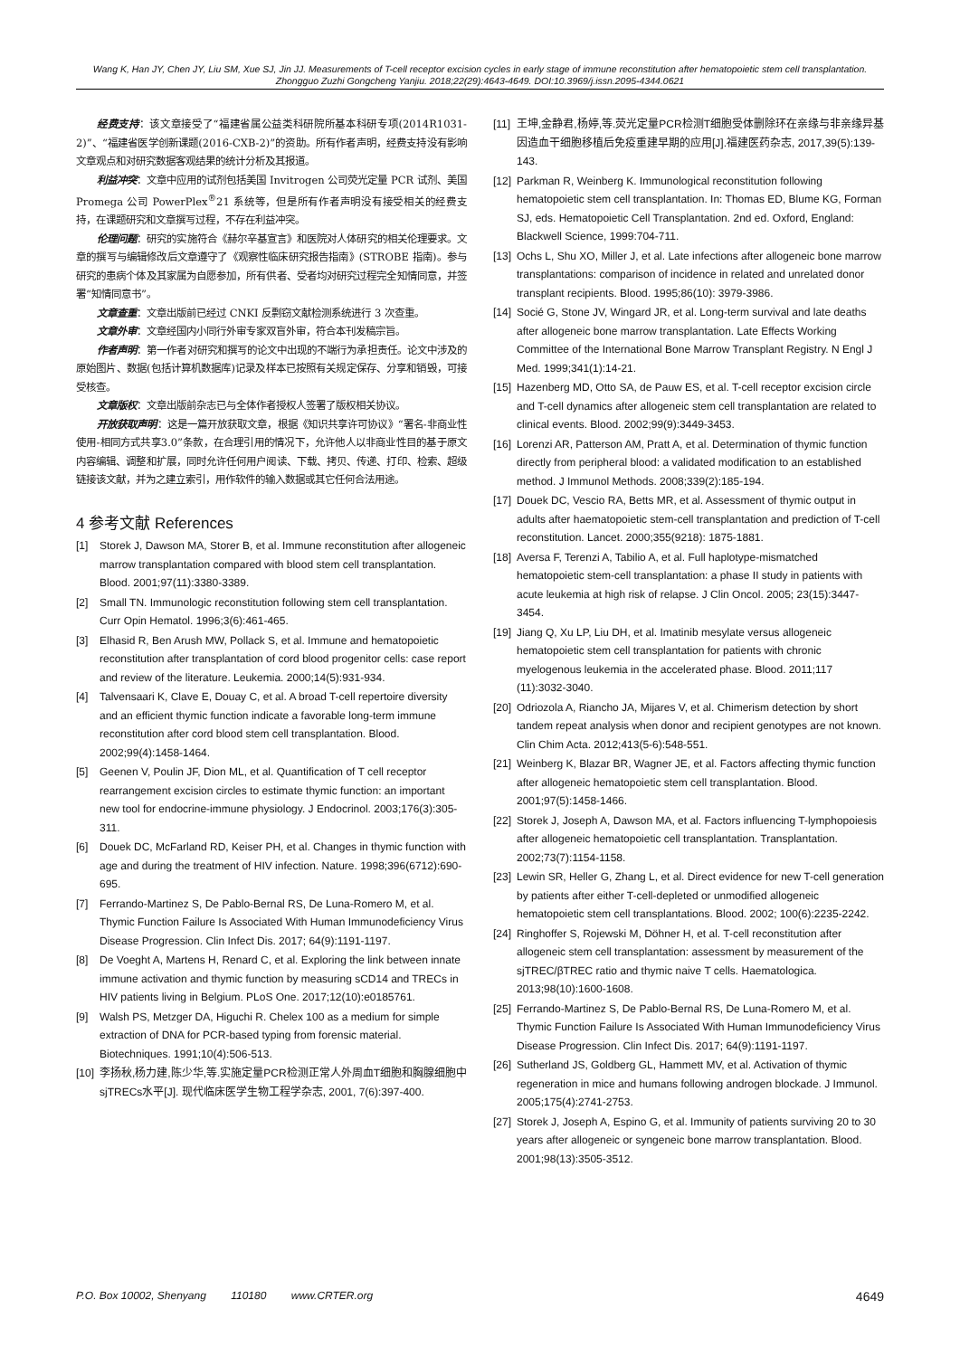Wang K, Han JY, Chen JY, Liu SM, Xue SJ, Jin JJ. Measurements of T-cell receptor excision cycles in early stage of immune reconstitution after hematopoietic stem cell transplantation. Zhongguo Zuzhi Gongcheng Yanjiu. 2018;22(29):4643-4649. DOI:10.3969/j.issn.2095-4344.0621
经费支持：该文章接受了“福建省属公益类科研院所基本科研专项(2014R1031-2)”、“福建省医学创新课题(2016-CXB-2)”的资助。所有作者声明，经费支持没有影响文章观点和对研究数据客观结果的统计分析及其报道。
利益冲突：文章中应用的试剂包括美国 Invitrogen 公司荧光定量 PCR 试剂、美国 Promega 公司 PowerPlex<sup>®</sup>21 系统等，但是所有作者声明没有接受相关的经费支持，在课题研究和文章撰写过程，不存在利益冲突。
伦理问题：研究的实施符合《赫尔辛基宣言》和医院对人体研究的相关伦理要求。文章的撰写与编辑修改后文章遵守了《观察性临床研究报告指南》(STROBE 指南)。参与研究的患病个体及其家属为自愿参加，所有供者、受者均对研究过程完全知情同意，并签署“知情同意书”。
文章查重：文章出版前已经过 CNKI 反剽窃文献检测系统进行 3 次查重。
文章外审：文章经国内小同行外审专家双盲外审，符合本刊发稿宗旨。
作者声明：第一作者对研究和撰写的论文中出现的不端行为承担责任。论文中涉及的原始图片、数据(包括计算机数据库)记录及样本已按照有关规定保存、分享和销毁，可接受核查。
文章版权：文章出版前杂志已与全体作者授权人签署了版权相关协议。
开放获取声明：这是一篇开放获取文章，根据《知识共享许可协议》“署名-非商业性使用-相同方式共享3.0”条款，在合理引用的情况下，允许他人以非商业性目的基于原文内容编辑、调整和扩展，同时允许任何用户阅读、下载、拷贝、传递、打印、检索、超级链接该文献，并为之建立索引，用作软件的输入数据或其它任何合法用途。
4 参考文献 References
[1] Storek J, Dawson MA, Storer B, et al. Immune reconstitution after allogeneic marrow transplantation compared with blood stem cell transplantation. Blood. 2001;97(11):3380-3389.
[2] Small TN. Immunologic reconstitution following stem cell transplantation. Curr Opin Hematol. 1996;3(6):461-465.
[3] Elhasid R, Ben Arush MW, Pollack S, et al. Immune and hematopoietic reconstitution after transplantation of cord blood progenitor cells: case report and review of the literature. Leukemia. 2000;14(5):931-934.
[4] Talvensaari K, Clave E, Douay C, et al. A broad T-cell repertoire diversity and an efficient thymic function indicate a favorable long-term immune reconstitution after cord blood stem cell transplantation. Blood. 2002;99(4):1458-1464.
[5] Geenen V, Poulin JF, Dion ML, et al. Quantification of T cell receptor rearrangement excision circles to estimate thymic function: an important new tool for endocrine-immune physiology. J Endocrinol. 2003;176(3):305-311.
[6] Douek DC, McFarland RD, Keiser PH, et al. Changes in thymic function with age and during the treatment of HIV infection. Nature. 1998;396(6712):690-695.
[7] Ferrando-Martinez S, De Pablo-Bernal RS, De Luna-Romero M, et al. Thymic Function Failure Is Associated With Human Immunodeficiency Virus Disease Progression. Clin Infect Dis. 2017; 64(9):1191-1197.
[8] De Voeght A, Martens H, Renard C, et al. Exploring the link between innate immune activation and thymic function by measuring sCD14 and TRECs in HIV patients living in Belgium. PLoS One. 2017;12(10):e0185761.
[9] Walsh PS, Metzger DA, Higuchi R. Chelex 100 as a medium for simple extraction of DNA for PCR-based typing from forensic material. Biotechniques. 1991;10(4):506-513.
[10] 李扬秋,杨力建,陈少华,等.实施定量PCR检测正常人外周血T细胞和胸腺细胞中sjTRECs水平[J]. 现代临床医学生物工程学杂志, 2001, 7(6):397-400.
[11] 王坤,金静君,杨婷,等.荧光定量PCR检测T细胞受体删除环在亲缘与非亲缘异基因造血干细胞移植后免疫重建早期的应用[J].福建医药杂志, 2017,39(5):139-143.
[12] Parkman R, Weinberg K. Immunological reconstitution following hematopoietic stem cell transplantation. In: Thomas ED, Blume KG, Forman SJ, eds. Hematopoietic Cell Transplantation. 2nd ed. Oxford, England: Blackwell Science, 1999:704-711.
[13] Ochs L, Shu XO, Miller J, et al. Late infections after allogeneic bone marrow transplantations: comparison of incidence in related and unrelated donor transplant recipients. Blood. 1995;86(10): 3979-3986.
[14] Socié G, Stone JV, Wingard JR, et al. Long-term survival and late deaths after allogeneic bone marrow transplantation. Late Effects Working Committee of the International Bone Marrow Transplant Registry. N Engl J Med. 1999;341(1):14-21.
[15] Hazenberg MD, Otto SA, de Pauw ES, et al. T-cell receptor excision circle and T-cell dynamics after allogeneic stem cell transplantation are related to clinical events. Blood. 2002;99(9):3449-3453.
[16] Lorenzi AR, Patterson AM, Pratt A, et al. Determination of thymic function directly from peripheral blood: a validated modification to an established method. J Immunol Methods. 2008;339(2):185-194.
[17] Douek DC, Vescio RA, Betts MR, et al. Assessment of thymic output in adults after haematopoietic stem-cell transplantation and prediction of T-cell reconstitution. Lancet. 2000;355(9218): 1875-1881.
[18] Aversa F, Terenzi A, Tabilio A, et al. Full haplotype-mismatched hematopoietic stem-cell transplantation: a phase II study in patients with acute leukemia at high risk of relapse. J Clin Oncol. 2005; 23(15):3447-3454.
[19] Jiang Q, Xu LP, Liu DH, et al. Imatinib mesylate versus allogeneic hematopoietic stem cell transplantation for patients with chronic myelogenous leukemia in the accelerated phase. Blood. 2011;117 (11):3032-3040.
[20] Odriozola A, Riancho JA, Mijares V, et al. Chimerism detection by short tandem repeat analysis when donor and recipient genotypes are not known. Clin Chim Acta. 2012;413(5-6):548-551.
[21] Weinberg K, Blazar BR, Wagner JE, et al. Factors affecting thymic function after allogeneic hematopoietic stem cell transplantation. Blood. 2001;97(5):1458-1466.
[22] Storek J, Joseph A, Dawson MA, et al. Factors influencing T-lymphopoiesis after allogeneic hematopoietic cell transplantation. Transplantation. 2002;73(7):1154-1158.
[23] Lewin SR, Heller G, Zhang L, et al. Direct evidence for new T-cell generation by patients after either T-cell-depleted or unmodified allogeneic hematopoietic stem cell transplantations. Blood. 2002; 100(6):2235-2242.
[24] Ringhoffer S, Rojewski M, Döhner H, et al. T-cell reconstitution after allogeneic stem cell transplantation: assessment by measurement of the sjTREC/βTREC ratio and thymic naive T cells. Haematologica. 2013;98(10):1600-1608.
[25] Ferrando-Martinez S, De Pablo-Bernal RS, De Luna-Romero M, et al. Thymic Function Failure Is Associated With Human Immunodeficiency Virus Disease Progression. Clin Infect Dis. 2017; 64(9):1191-1197.
[26] Sutherland JS, Goldberg GL, Hammett MV, et al. Activation of thymic regeneration in mice and humans following androgen blockade. J Immunol. 2005;175(4):2741-2753.
[27] Storek J, Joseph A, Espino G, et al. Immunity of patients surviving 20 to 30 years after allogeneic or syngeneic bone marrow transplantation. Blood. 2001;98(13):3505-3512.
P.O. Box 10002, Shenyang 110180 www.CRTER.org 4649